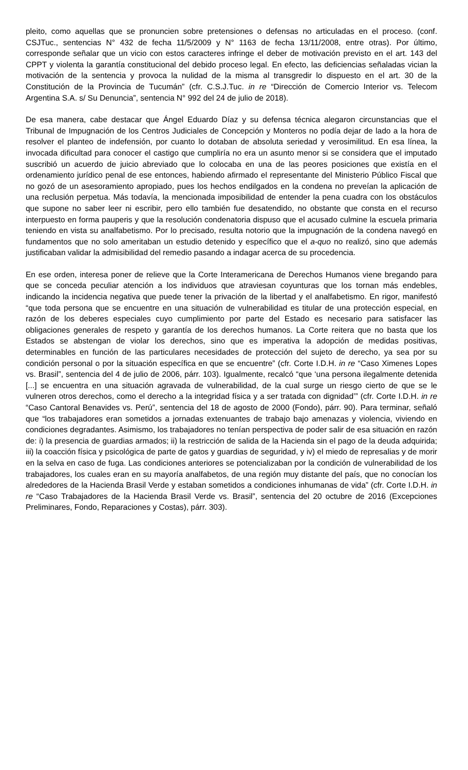pleito, como aquellas que se pronuncien sobre pretensiones o defensas no articuladas en el proceso. (conf. CSJTuc., sentencias N° 432 de fecha 11/5/2009 y N° 1163 de fecha 13/11/2008, entre otras). Por último, corresponde señalar que un vicio con estos caracteres infringe el deber de motivación previsto en el art. 143 del CPPT y violenta la garantía constitucional del debido proceso legal. En efecto, las deficiencias señaladas vician la motivación de la sentencia y provoca la nulidad de la misma al transgredir lo dispuesto en el art. 30 de la Constitución de la Provincia de Tucumán” (cfr. C.S.J.Tuc. in re “Dirección de Comercio Interior vs. Telecom Argentina S.A. s/ Su Denuncia”, sentencia N° 992 del 24 de julio de 2018).
De esa manera, cabe destacar que Ángel Eduardo Díaz y su defensa técnica alegaron circunstancias que el Tribunal de Impugnación de los Centros Judiciales de Concepción y Monteros no podía dejar de lado a la hora de resolver el planteo de indefensión, por cuanto lo dotaban de absoluta seriedad y verosimilitud. En esa línea, la invocada dificultad para conocer el castigo que cumpliría no era un asunto menor si se considera que el imputado suscribió un acuerdo de juicio abreviado que lo colocaba en una de las peores posiciones que existía en el ordenamiento jurídico penal de ese entonces, habiendo afirmado el representante del Ministerio Público Fiscal que no gozó de un asesoramiento apropiado, pues los hechos endilgados en la condena no preveían la aplicación de una reclusión perpetua. Más todavía, la mencionada imposibilidad de entender la pena cuadra con los obstáculos que supone no saber leer ni escribir, pero ello también fue desatendido, no obstante que consta en el recurso interpuesto en forma pauperis y que la resolución condenatoria dispuso que el acusado culmine la escuela primaria teniendo en vista su analfabetismo. Por lo precisado, resulta notorio que la impugnación de la condena navegó en fundamentos que no solo ameritaban un estudio detenido y específico que el a-quo no realizó, sino que además justificaban validar la admisibilidad del remedio pasando a indagar acerca de su procedencia.
En ese orden, interesa poner de relieve que la Corte Interamericana de Derechos Humanos viene bregando para que se conceda peculiar atención a los individuos que atraviesan coyunturas que los tornan más endebles, indicando la incidencia negativa que puede tener la privación de la libertad y el analfabetismo. En rigor, manifestó “que toda persona que se encuentre en una situación de vulnerabilidad es titular de una protección especial, en razón de los deberes especiales cuyo cumplimiento por parte del Estado es necesario para satisfacer las obligaciones generales de respeto y garantía de los derechos humanos. La Corte reitera que no basta que los Estados se abstengan de violar los derechos, sino que es imperativa la adopción de medidas positivas, determinables en función de las particulares necesidades de protección del sujeto de derecho, ya sea por su condición personal o por la situación específica en que se encuentre” (cfr. Corte I.D.H. in re “Caso Ximenes Lopes vs. Brasil”, sentencia del 4 de julio de 2006, párr. 103). Igualmente, recalcó “que ‘una persona ilegalmente detenida [...] se encuentra en una situación agravada de vulnerabilidad, de la cual surge un riesgo cierto de que se le vulneren otros derechos, como el derecho a la integridad física y a ser tratada con dignidad’” (cfr. Corte I.D.H. in re “Caso Cantoral Benavides vs. Perú”, sentencia del 18 de agosto de 2000 (Fondo), párr. 90). Para terminar, señaló que “los trabajadores eran sometidos a jornadas extenuantes de trabajo bajo amenazas y violencia, viviendo en condiciones degradantes. Asimismo, los trabajadores no tenían perspectiva de poder salir de esa situación en razón de: i) la presencia de guardias armados; ii) la restricción de salida de la Hacienda sin el pago de la deuda adquirida; iii) la coacción física y psicológica de parte de gatos y guardias de seguridad, y iv) el miedo de represalias y de morir en la selva en caso de fuga. Las condiciones anteriores se potencializaban por la condición de vulnerabilidad de los trabajadores, los cuales eran en su mayoría analfabetos, de una región muy distante del país, que no conocían los alrededores de la Hacienda Brasil Verde y estaban sometidos a condiciones inhumanas de vida” (cfr. Corte I.D.H. in re “Caso Trabajadores de la Hacienda Brasil Verde vs. Brasil”, sentencia del 20 octubre de 2016 (Excepciones Preliminares, Fondo, Reparaciones y Costas), párr. 303).